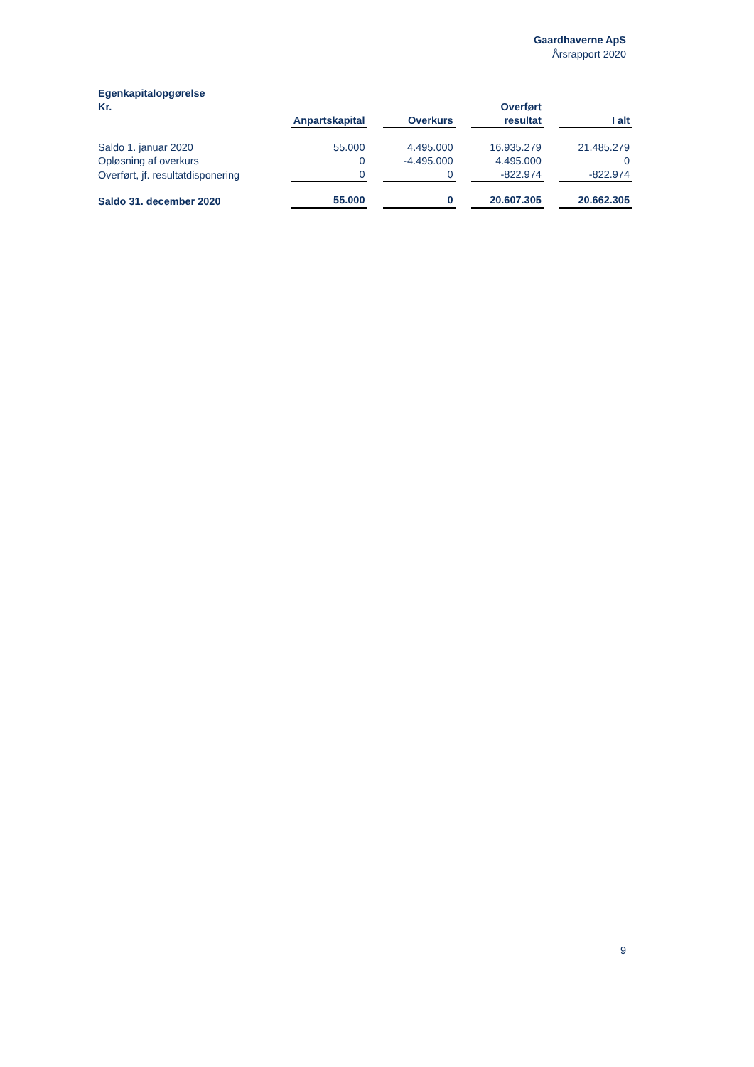Gaardhaverne ApS
Årsrapport 2020
| Egenkapitalopgørelse | | | | | | | |
| Kr. | Anpartskapital | | Overkurs | | Overført resultat | | I alt |
| Saldo 1. januar 2020 | 55.000 | | 4.495.000 | | 16.935.279 | | 21.485.279 |
| Opløsning af overkurs | 0 | | -4.495.000 | | 4.495.000 | | 0 |
| Overført, jf. resultatdisponering | 0 | | 0 | | -822.974 | | -822.974 |
| Saldo 31. december 2020 | 55.000 | | 0 | | 20.607.305 | | 20.662.305 |
9